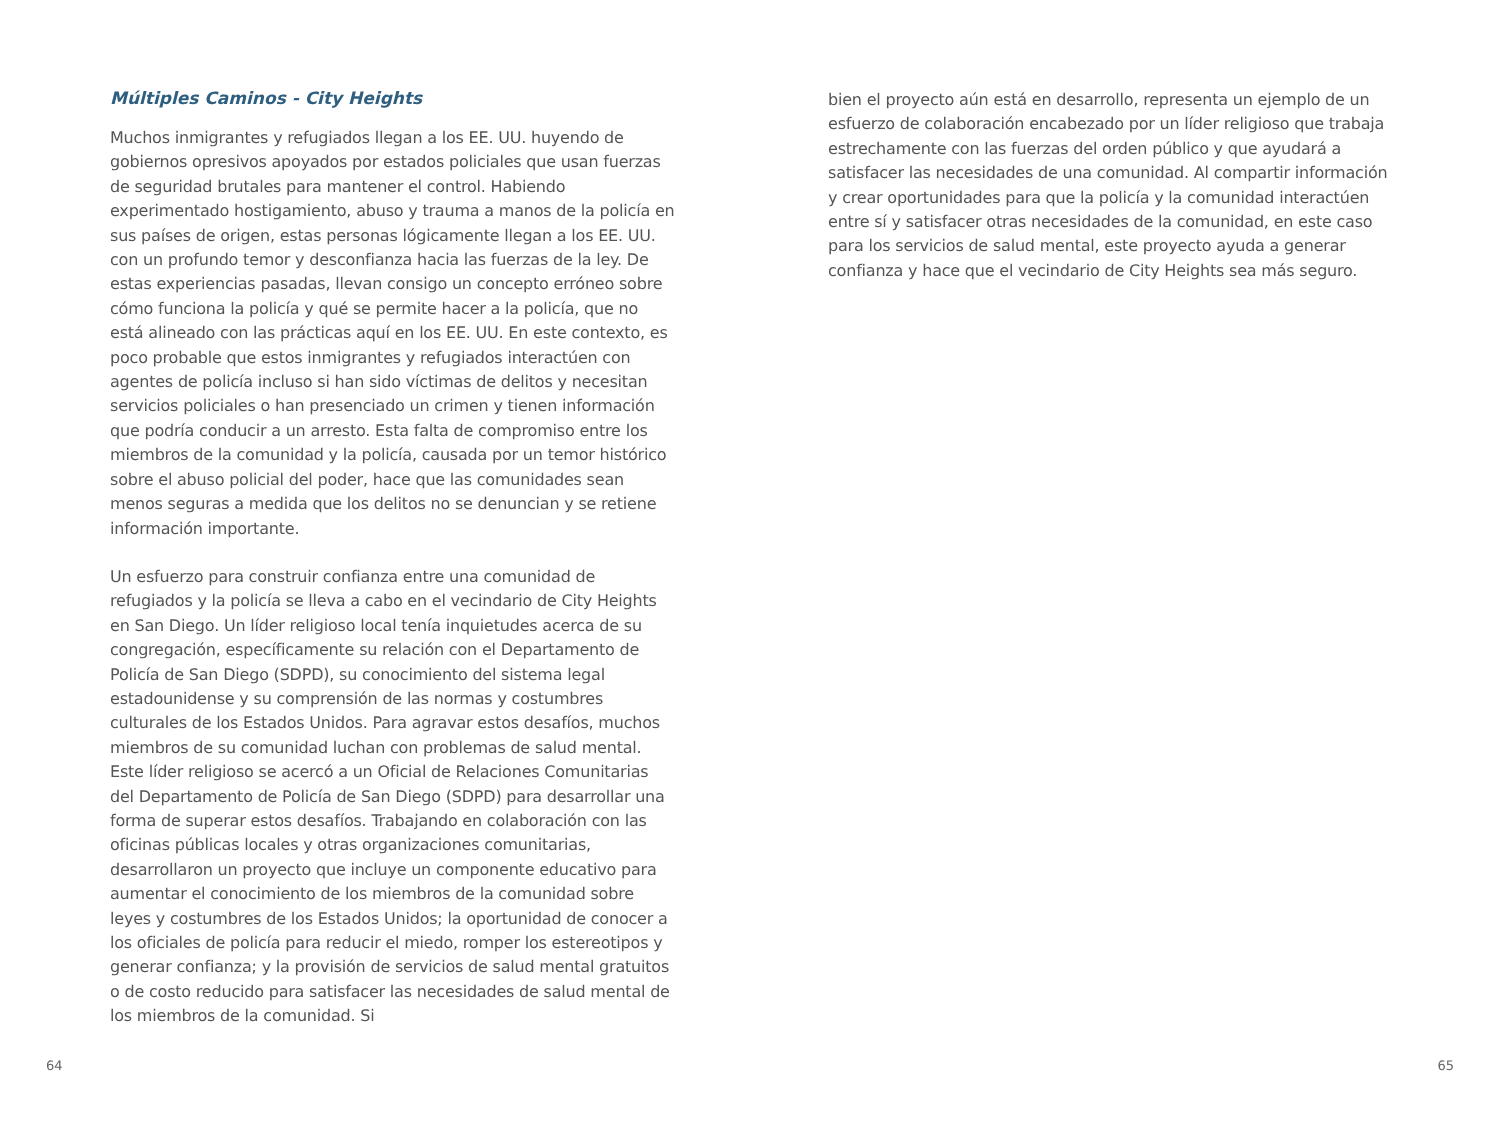Múltiples Caminos - City Heights
Muchos inmigrantes y refugiados llegan a los EE. UU. huyendo de gobiernos opresivos apoyados por estados policiales que usan fuerzas de seguridad brutales para mantener el control. Habiendo experimentado hostigamiento, abuso y trauma a manos de la policía en sus países de origen, estas personas lógicamente llegan a los EE. UU. con un profundo temor y desconfianza hacia las fuerzas de la ley. De estas experiencias pasadas, llevan consigo un concepto erróneo sobre cómo funciona la policía y qué se permite hacer a la policía, que no está alineado con las prácticas aquí en los EE. UU. En este contexto, es poco probable que estos inmigrantes y refugiados interactúen con agentes de policía incluso si han sido víctimas de delitos y necesitan servicios policiales o han presenciado un crimen y tienen información que podría conducir a un arresto. Esta falta de compromiso entre los miembros de la comunidad y la policía, causada por un temor histórico sobre el abuso policial del poder, hace que las comunidades sean menos seguras a medida que los delitos no se denuncian y se retiene información importante.
Un esfuerzo para construir confianza entre una comunidad de refugiados y la policía se lleva a cabo en el vecindario de City Heights en San Diego. Un líder religioso local tenía inquietudes acerca de su congregación, específicamente su relación con el Departamento de Policía de San Diego (SDPD), su conocimiento del sistema legal estadounidense y su comprensión de las normas y costumbres culturales de los Estados Unidos. Para agravar estos desafíos, muchos miembros de su comunidad luchan con problemas de salud mental. Este líder religioso se acercó a un Oficial de Relaciones Comunitarias del Departamento de Policía de San Diego (SDPD) para desarrollar una forma de superar estos desafíos. Trabajando en colaboración con las oficinas públicas locales y otras organizaciones comunitarias, desarrollaron un proyecto que incluye un componente educativo para aumentar el conocimiento de los miembros de la comunidad sobre leyes y costumbres de los Estados Unidos; la oportunidad de conocer a los oficiales de policía para reducir el miedo, romper los estereotipos y generar confianza; y la provisión de servicios de salud mental gratuitos o de costo reducido para satisfacer las necesidades de salud mental de los miembros de la comunidad. Si
bien el proyecto aún está en desarrollo, representa un ejemplo de un esfuerzo de colaboración encabezado por un líder religioso que trabaja estrechamente con las fuerzas del orden público y que ayudará a satisfacer las necesidades de una comunidad. Al compartir información y crear oportunidades para que la policía y la comunidad interactúen entre sí y satisfacer otras necesidades de la comunidad, en este caso para los servicios de salud mental, este proyecto ayuda a generar confianza y hace que el vecindario de City Heights sea más seguro.
64 65